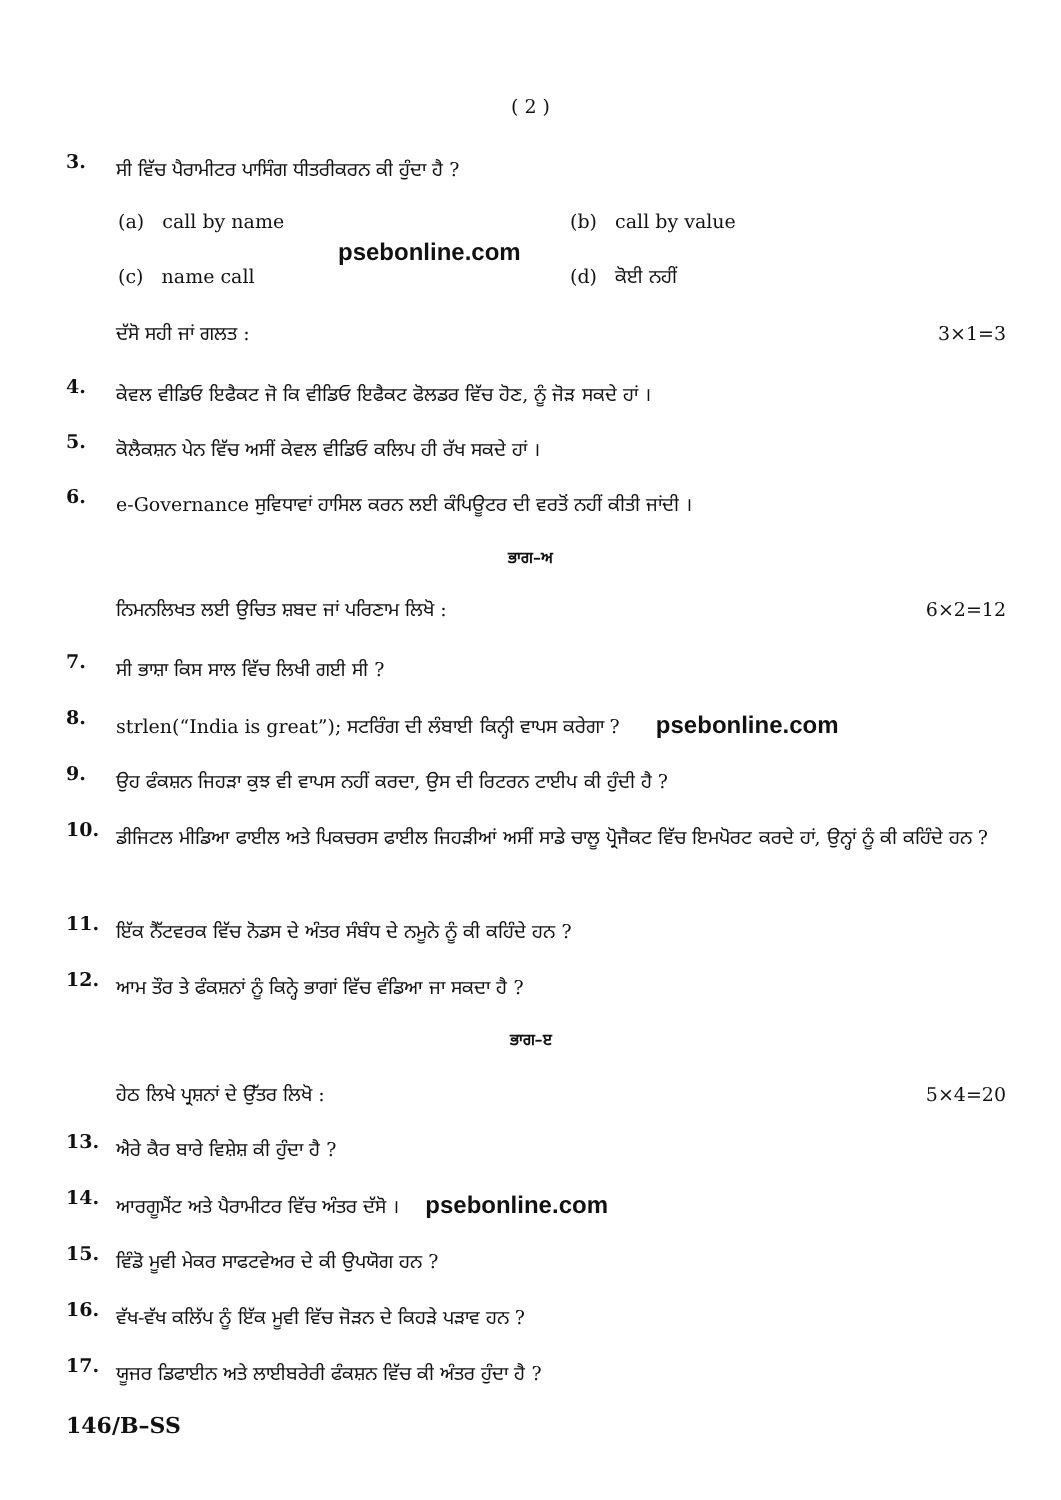( 2 )
3.
ਸੀ ਵਿੱਚ ਪੈਰਾਮੀਟਰ ਪਾਸਿੰਗ ਧੀਤਰੀਕਰਨ ਕੀ ਹੁੰਦਾ ਹੈ ?
(a) call by name (b) call by value
psebonline.com
(c) name call (d) ਕੋਈ ਨਹੀਂ
ਦੱਸੋ ਸਹੀ ਜਾਂ ਗਲਤ : 3×1=3
4.
ਕੇਵਲ ਵੀਡਿਓ ਇਫੈਕਟ ਜੋ ਕਿ ਵੀਡਿਓ ਇਫੈਕਟ ਫੋਲਡਰ ਵਿੱਚ ਹੋਣ, ਨੂੰ ਜੋੜ ਸਕਦੇ ਹਾਂ ।
5.
ਕੋਲੈਕਸ਼ਨ ਪੇਨ ਵਿੱਚ ਅਸੀਂ ਕੇਵਲ ਵੀਡਿਓ ਕਲਿਪ ਹੀ ਰੱਖ ਸਕਦੇ ਹਾਂ ।
6.
e-Governance ਸੁਵਿਧਾਵਾਂ ਹਾਸਿਲ ਕਰਨ ਲਈ ਕੰਪਿਊਟਰ ਦੀ ਵਰਤੋਂ ਨਹੀਂ ਕੀਤੀ ਜਾਂਦੀ ।
ਭਾਗ–ਅ
ਨਿਮਨਲਿਖਤ ਲਈ ਉਚਿਤ ਸ਼ਬਦ ਜਾਂ ਪਰਿਣਾਮ ਲਿਖੋ : 6×2=12
7.
ਸੀ ਭਾਸ਼ਾ ਕਿਸ ਸਾਲ ਵਿੱਚ ਲਿਖੀ ਗਈ ਸੀ ?
8.
strlen(“India is great”); ਸਟਰਿੰਗ ਦੀ ਲੰਬਾਈ ਕਿਨ੍ਹੀ ਵਾਪਸ ਕਰੇਗਾ ? psebonline.com
9.
ਉਹ ਫੰਕਸ਼ਨ ਜਿਹੜਾ ਕੁਝ ਵੀ ਵਾਪਸ ਨਹੀਂ ਕਰਦਾ, ਉਸ ਦੀ ਰਿਟਰਨ ਟਾਈਪ ਕੀ ਹੁੰਦੀ ਹੈ ?
10.
ਡੀਜਿਟਲ ਮੀਡਿਆ ਫਾਈਲ ਅਤੇ ਪਿਕਚਰਸ ਫਾਈਲ ਜਿਹੜੀਆਂ ਅਸੀਂ ਸਾਡੇ ਚਾਲੂ ਪ੍ਰੋਜੈਕਟ ਵਿੱਚ ਇਮਪੋਰਟ ਕਰਦੇ ਹਾਂ, ਉਨ੍ਹਾਂ ਨੂੰ ਕੀ ਕਹਿੰਦੇ ਹਨ ?
11.
ਇੱਕ ਨੈੱਟਵਰਕ ਵਿੱਚ ਨੋਡਸ ਦੇ ਅੰਤਰ ਸੰਬੰਧ ਦੇ ਨਮੂਨੇ ਨੂੰ ਕੀ ਕਹਿੰਦੇ ਹਨ ?
12.
ਆਮ ਤੌਰ ਤੇ ਫੰਕਸ਼ਨਾਂ ਨੂੰ ਕਿਨ੍ਹੇ ਭਾਗਾਂ ਵਿੱਚ ਵੰਡਿਆ ਜਾ ਸਕਦਾ ਹੈ ?
ਭਾਗ–ੲ
ਹੇਠ ਲਿਖੇ ਪ੍ਰਸ਼ਨਾਂ ਦੇ ਉੱਤਰ ਲਿਖੋ : 5×4=20
13.
ਐਰੇ ਕੈਰ ਬਾਰੇ ਵਿਸ਼ੇਸ਼ ਕੀ ਹੁੰਦਾ ਹੈ ?
14.
ਆਰਗੂਮੈਂਟ ਅਤੇ ਪੈਰਾਮੀਟਰ ਵਿੱਚ ਅੰਤਰ ਦੱਸੋ । psebonline.com
15.
ਵਿੰਡੋ ਮੂਵੀ ਮੇਕਰ ਸਾਫਟਵੇਅਰ ਦੇ ਕੀ ਉਪਯੋਗ ਹਨ ?
16.
ਵੱਖ-ਵੱਖ ਕਲਿੱਪ ਨੂੰ ਇੱਕ ਮੂਵੀ ਵਿੱਚ ਜੋੜਨ ਦੇ ਕਿਹੜੇ ਪੜਾਵ ਹਨ ?
17.
ਯੂਜਰ ਡਿਫਾਈਨ ਅਤੇ ਲਾਈਬਰੇਰੀ ਫੰਕਸ਼ਨ ਵਿੱਚ ਕੀ ਅੰਤਰ ਹੁੰਦਾ ਹੈ ?
146/B–SS